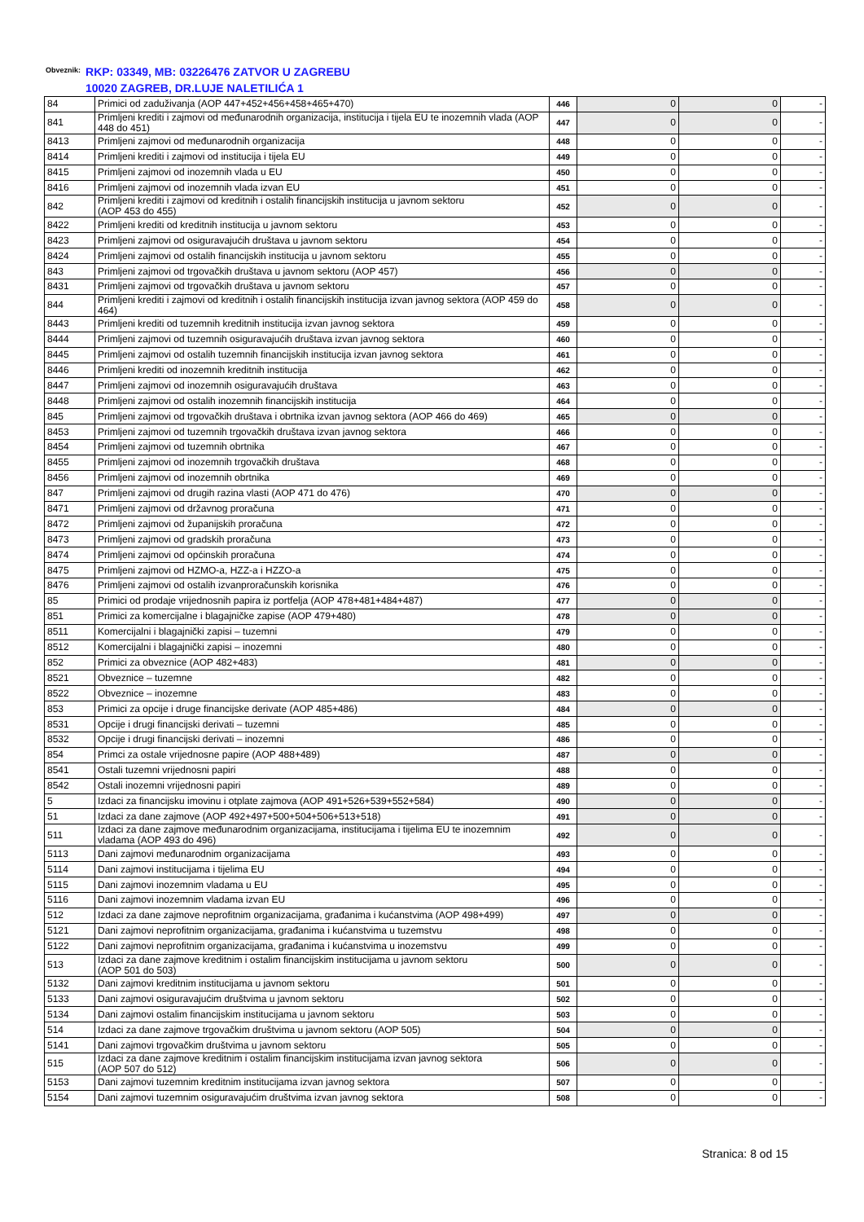Obveznik:
RKP: 03349, MB: 03226476 ZATVOR U ZAGREBU
10020 ZAGREB, DR.LUJE NALETILIĆA 1
| 84 | Primici od zaduživanja (AOP 447+452+456+458+465+470) | 446 | 0 | 0 | - |
| 841 | Primljeni krediti i zajmovi od međunarodnih organizacija, institucija i tijela EU te inozemnih vlada (AOP 448 do 451) | 447 | 0 | 0 | - |
| 8413 | Primljeni zajmovi od međunarodnih organizacija | 448 | 0 | 0 | - |
| 8414 | Primljeni krediti i zajmovi od institucija i tijela EU | 449 | 0 | 0 | - |
| 8415 | Primljeni zajmovi od inozemnih vlada u EU | 450 | 0 | 0 | - |
| 8416 | Primljeni zajmovi od inozemnih vlada izvan EU | 451 | 0 | 0 | - |
| 842 | Primljeni krediti i zajmovi od kreditnih i ostalih financijskih institucija u javnom sektoru (AOP 453 do 455) | 452 | 0 | 0 | - |
| 8422 | Primljeni krediti od kreditnih institucija u javnom sektoru | 453 | 0 | 0 | - |
| 8423 | Primljeni zajmovi od osiguravajućih društava u javnom sektoru | 454 | 0 | 0 | - |
| 8424 | Primljeni zajmovi od ostalih financijskih institucija u javnom sektoru | 455 | 0 | 0 | - |
| 843 | Primljeni zajmovi od trgovačkih društava u javnom sektoru (AOP 457) | 456 | 0 | 0 | - |
| 8431 | Primljeni zajmovi od trgovačkih društava u javnom sektoru | 457 | 0 | 0 | - |
| 844 | Primljeni krediti i zajmovi od kreditnih i ostalih financijskih institucija izvan javnog sektora (AOP 459 do 464) | 458 | 0 | 0 | - |
| 8443 | Primljeni krediti od tuzemnih kreditnih institucija izvan javnog sektora | 459 | 0 | 0 | - |
| 8444 | Primljeni zajmovi od tuzemnih osiguravajućih društava izvan javnog sektora | 460 | 0 | 0 | - |
| 8445 | Primljeni zajmovi od ostalih tuzemnih financijskih institucija izvan javnog sektora | 461 | 0 | 0 | - |
| 8446 | Primljeni krediti od inozemnih kreditnih institucija | 462 | 0 | 0 | - |
| 8447 | Primljeni zajmovi od inozemnih osiguravajućih društava | 463 | 0 | 0 | - |
| 8448 | Primljeni zajmovi od ostalih inozemnih financijskih institucija | 464 | 0 | 0 | - |
| 845 | Primljeni zajmovi od trgovačkih društava i obrtnika izvan javnog sektora (AOP 466 do 469) | 465 | 0 | 0 | - |
| 8453 | Primljeni zajmovi od tuzemnih trgovačkih društava izvan javnog sektora | 466 | 0 | 0 | - |
| 8454 | Primljeni zajmovi od tuzemnih obrtnika | 467 | 0 | 0 | - |
| 8455 | Primljeni zajmovi od inozemnih trgovačkih društava | 468 | 0 | 0 | - |
| 8456 | Primljeni zajmovi od inozemnih obrtnika | 469 | 0 | 0 | - |
| 847 | Primljeni zajmovi od drugih razina vlasti (AOP 471 do 476) | 470 | 0 | 0 | - |
| 8471 | Primljeni zajmovi od državnog proračuna | 471 | 0 | 0 | - |
| 8472 | Primljeni zajmovi od županijskih proračuna | 472 | 0 | 0 | - |
| 8473 | Primljeni zajmovi od gradskih proračuna | 473 | 0 | 0 | - |
| 8474 | Primljeni zajmovi od općinskih proračuna | 474 | 0 | 0 | - |
| 8475 | Primljeni zajmovi od HZMO-a, HZZ-a i HZZO-a | 475 | 0 | 0 | - |
| 8476 | Primljeni zajmovi od ostalih izvanproračunskih korisnika | 476 | 0 | 0 | - |
| 85 | Primici od prodaje vrijednosnih papira iz portfelja (AOP 478+481+484+487) | 477 | 0 | 0 | - |
| 851 | Primici za komercijalne i blagajničke zapise (AOP 479+480) | 478 | 0 | 0 | - |
| 8511 | Komercijalni i blagajnički zapisi – tuzemni | 479 | 0 | 0 | - |
| 8512 | Komercijalni i blagajnički zapisi – inozemni | 480 | 0 | 0 | - |
| 852 | Primici za obveznice (AOP 482+483) | 481 | 0 | 0 | - |
| 8521 | Obveznice – tuzemne | 482 | 0 | 0 | - |
| 8522 | Obveznice – inozemne | 483 | 0 | 0 | - |
| 853 | Primici za opcije i druge financijske derivate (AOP 485+486) | 484 | 0 | 0 | - |
| 8531 | Opcije i drugi financijski derivati – tuzemni | 485 | 0 | 0 | - |
| 8532 | Opcije i drugi financijski derivati – inozemni | 486 | 0 | 0 | - |
| 854 | Primci za ostale vrijednosne papire (AOP 488+489) | 487 | 0 | 0 | - |
| 8541 | Ostali tuzemni vrijednosni papiri | 488 | 0 | 0 | - |
| 8542 | Ostali inozemni vrijednosni papiri | 489 | 0 | 0 | - |
| 5 | Izdaci za financijsku imovinu i otplate zajmova (AOP 491+526+539+552+584) | 490 | 0 | 0 | - |
| 51 | Izdaci za dane zajmove (AOP 492+497+500+504+506+513+518) | 491 | 0 | 0 | - |
| 511 | Izdaci za dane zajmove međunarodnim organizacijama, institucijama i tijelima EU te inozemnim vladama (AOP 493 do 496) | 492 | 0 | 0 | - |
| 5113 | Dani zajmovi međunarodnim organizacijama | 493 | 0 | 0 | - |
| 5114 | Dani zajmovi institucijama i tijelima EU | 494 | 0 | 0 | - |
| 5115 | Dani zajmovi inozemnim vladama u EU | 495 | 0 | 0 | - |
| 5116 | Dani zajmovi inozemnim vladama izvan EU | 496 | 0 | 0 | - |
| 512 | Izdaci za dane zajmove neprofitnim organizacijama, građanima i kućanstvima (AOP 498+499) | 497 | 0 | 0 | - |
| 5121 | Dani zajmovi neprofitnim organizacijama, građanima i kućanstvima u tuzemstvu | 498 | 0 | 0 | - |
| 5122 | Dani zajmovi neprofitnim organizacijama, građanima i kućanstvima u inozemstvu | 499 | 0 | 0 | - |
| 513 | Izdaci za dane zajmove kreditnim i ostalim financijskim institucijama u javnom sektoru (AOP 501 do 503) | 500 | 0 | 0 | - |
| 5132 | Dani zajmovi kreditnim institucijama u javnom sektoru | 501 | 0 | 0 | - |
| 5133 | Dani zajmovi osiguravajućim društvima u javnom sektoru | 502 | 0 | 0 | - |
| 5134 | Dani zajmovi ostalim financijskim institucijama u javnom sektoru | 503 | 0 | 0 | - |
| 514 | Izdaci za dane zajmove trgovačkim društvima u javnom sektoru (AOP 505) | 504 | 0 | 0 | - |
| 5141 | Dani zajmovi trgovačkim društvima u javnom sektoru | 505 | 0 | 0 | - |
| 515 | Izdaci za dane zajmove kreditnim i ostalim financijskim institucijama izvan javnog sektora (AOP 507 do 512) | 506 | 0 | 0 | - |
| 5153 | Dani zajmovi tuzemnim kreditnim institucijama izvan javnog sektora | 507 | 0 | 0 | - |
| 5154 | Dani zajmovi tuzemnim osiguravajućim društvima izvan javnog sektora | 508 | 0 | 0 | - |
Stranica: 8 od 15